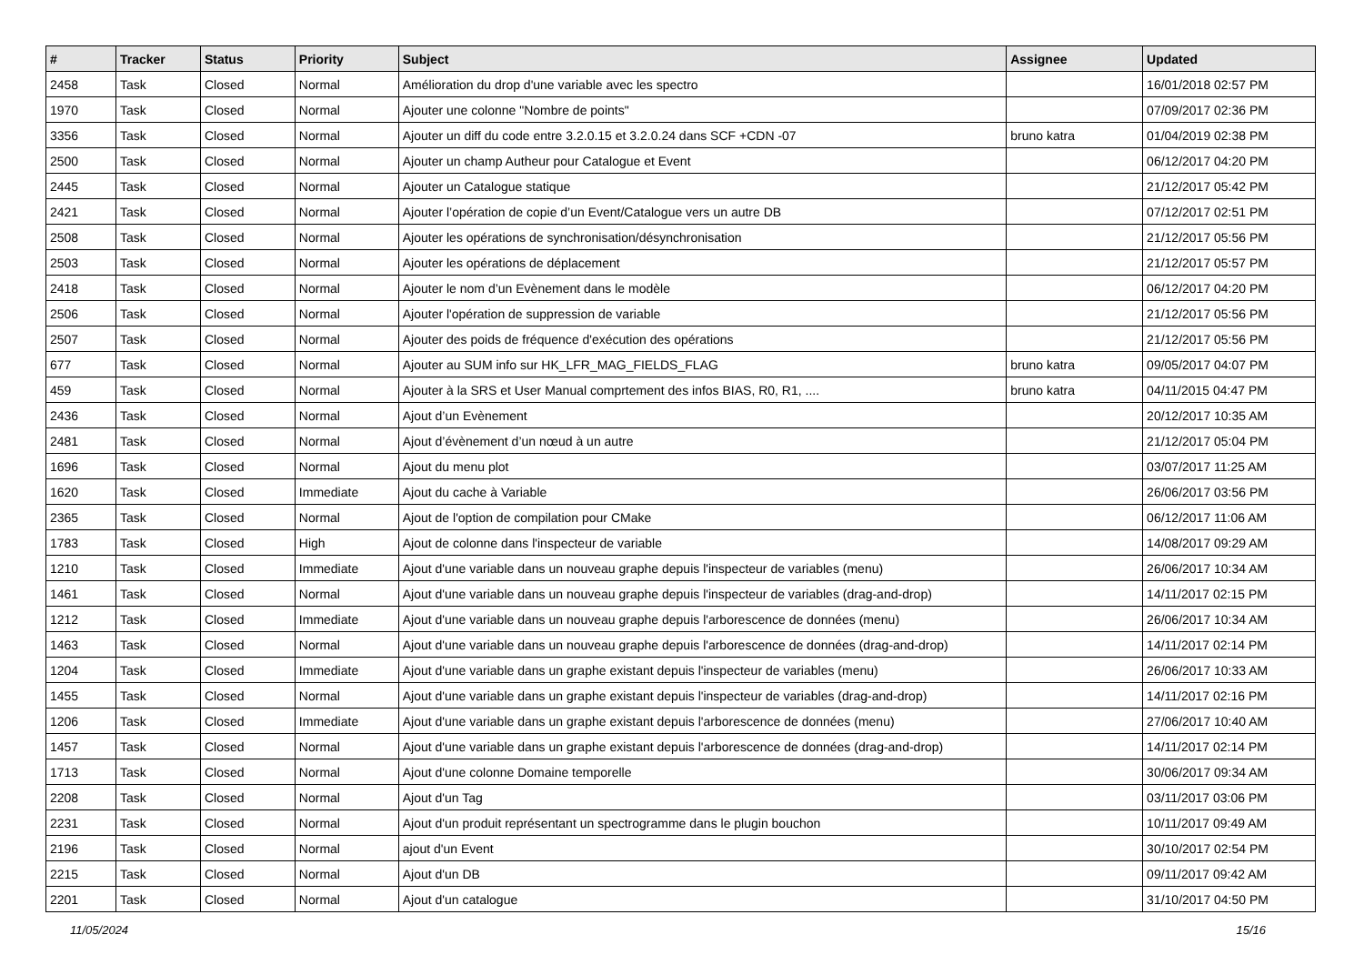| # | Tracker | Status | Priority | Subject | Assignee | Updated |
| --- | --- | --- | --- | --- | --- | --- |
| 2458 | Task | Closed | Normal | Amélioration du drop d'une variable avec les spectro | | 16/01/2018 02:57 PM |
| 1970 | Task | Closed | Normal | Ajouter une colonne "Nombre de points" | | 07/09/2017 02:36 PM |
| 3356 | Task | Closed | Normal | Ajouter un diff du code entre 3.2.0.15 et 3.2.0.24 dans SCF +CDN -07 | bruno katra | 01/04/2019 02:38 PM |
| 2500 | Task | Closed | Normal | Ajouter un champ Autheur pour Catalogue et Event | | 06/12/2017 04:20 PM |
| 2445 | Task | Closed | Normal | Ajouter un Catalogue statique | | 21/12/2017 05:42 PM |
| 2421 | Task | Closed | Normal | Ajouter l’opération de copie d’un Event/Catalogue vers un autre DB | | 07/12/2017 02:51 PM |
| 2508 | Task | Closed | Normal | Ajouter les opérations de synchronisation/désynchronisation | | 21/12/2017 05:56 PM |
| 2503 | Task | Closed | Normal | Ajouter les opérations de déplacement | | 21/12/2017 05:57 PM |
| 2418 | Task | Closed | Normal | Ajouter le nom d’un Evènement dans le modèle | | 06/12/2017 04:20 PM |
| 2506 | Task | Closed | Normal | Ajouter l'opération de suppression de variable | | 21/12/2017 05:56 PM |
| 2507 | Task | Closed | Normal | Ajouter des poids de fréquence d'exécution des opérations | | 21/12/2017 05:56 PM |
| 677 | Task | Closed | Normal | Ajouter au SUM info sur HK_LFR_MAG_FIELDS_FLAG | bruno katra | 09/05/2017 04:07 PM |
| 459 | Task | Closed | Normal | Ajouter à la SRS et User Manual comprtement des infos BIAS, R0, R1, .... | bruno katra | 04/11/2015 04:47 PM |
| 2436 | Task | Closed | Normal | Ajout d’un Evènement | | 20/12/2017 10:35 AM |
| 2481 | Task | Closed | Normal | Ajout d’évènement d’un nœud à un autre | | 21/12/2017 05:04 PM |
| 1696 | Task | Closed | Normal | Ajout du menu plot | | 03/07/2017 11:25 AM |
| 1620 | Task | Closed | Immediate | Ajout du cache à Variable | | 26/06/2017 03:56 PM |
| 2365 | Task | Closed | Normal | Ajout de l'option de compilation pour CMake | | 06/12/2017 11:06 AM |
| 1783 | Task | Closed | High | Ajout de colonne dans l'inspecteur de variable | | 14/08/2017 09:29 AM |
| 1210 | Task | Closed | Immediate | Ajout d'une variable dans un nouveau graphe depuis l'inspecteur de variables (menu) | | 26/06/2017 10:34 AM |
| 1461 | Task | Closed | Normal | Ajout d'une variable dans un nouveau graphe depuis l'inspecteur de variables (drag-and-drop) | | 14/11/2017 02:15 PM |
| 1212 | Task | Closed | Immediate | Ajout d'une variable dans un nouveau graphe depuis l'arborescence de données (menu) | | 26/06/2017 10:34 AM |
| 1463 | Task | Closed | Normal | Ajout d'une variable dans un nouveau graphe depuis l'arborescence de données (drag-and-drop) | | 14/11/2017 02:14 PM |
| 1204 | Task | Closed | Immediate | Ajout d'une variable dans un graphe existant depuis l'inspecteur de variables (menu) | | 26/06/2017 10:33 AM |
| 1455 | Task | Closed | Normal | Ajout d'une variable dans un graphe existant depuis l'inspecteur de variables (drag-and-drop) | | 14/11/2017 02:16 PM |
| 1206 | Task | Closed | Immediate | Ajout d'une variable dans un graphe existant depuis l'arborescence de données (menu) | | 27/06/2017 10:40 AM |
| 1457 | Task | Closed | Normal | Ajout d'une variable dans un graphe existant depuis l'arborescence de données (drag-and-drop) | | 14/11/2017 02:14 PM |
| 1713 | Task | Closed | Normal | Ajout d'une colonne Domaine temporelle | | 30/06/2017 09:34 AM |
| 2208 | Task | Closed | Normal | Ajout d'un Tag | | 03/11/2017 03:06 PM |
| 2231 | Task | Closed | Normal | Ajout d'un produit représentant un spectrogramme dans le plugin bouchon | | 10/11/2017 09:49 AM |
| 2196 | Task | Closed | Normal | ajout d'un Event | | 30/10/2017 02:54 PM |
| 2215 | Task | Closed | Normal | Ajout d'un DB | | 09/11/2017 09:42 AM |
| 2201 | Task | Closed | Normal | Ajout d'un catalogue | | 31/10/2017 04:50 PM |
11/05/2024 15/16